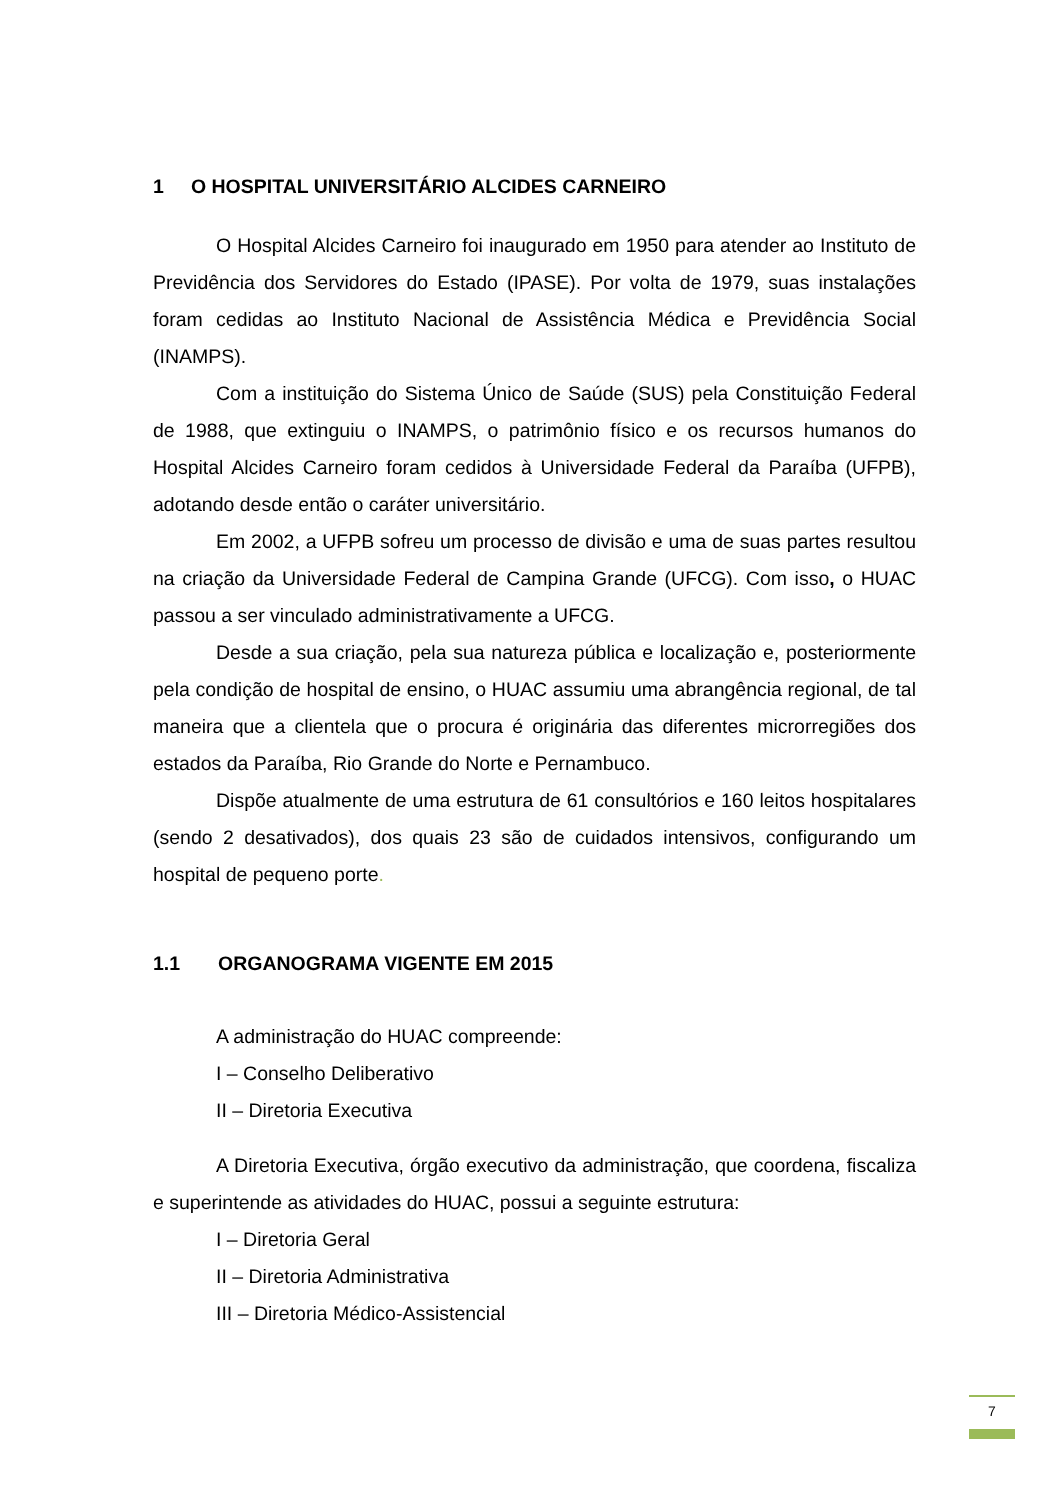1 O HOSPITAL UNIVERSITÁRIO ALCIDES CARNEIRO
O Hospital Alcides Carneiro foi inaugurado em 1950 para atender ao Instituto de Previdência dos Servidores do Estado (IPASE). Por volta de 1979, suas instalações foram cedidas ao Instituto Nacional de Assistência Médica e Previdência Social (INAMPS).
Com a instituição do Sistema Único de Saúde (SUS) pela Constituição Federal de 1988, que extinguiu o INAMPS, o patrimônio físico e os recursos humanos do Hospital Alcides Carneiro foram cedidos à Universidade Federal da Paraíba (UFPB), adotando desde então o caráter universitário.
Em 2002, a UFPB sofreu um processo de divisão e uma de suas partes resultou na criação da Universidade Federal de Campina Grande (UFCG). Com isso, o HUAC passou a ser vinculado administrativamente a UFCG.
Desde a sua criação, pela sua natureza pública e localização e, posteriormente pela condição de hospital de ensino, o HUAC assumiu uma abrangência regional, de tal maneira que a clientela que o procura é originária das diferentes microrregiões dos estados da Paraíba, Rio Grande do Norte e Pernambuco.
Dispõe atualmente de uma estrutura de 61 consultórios e 160 leitos hospitalares (sendo 2 desativados), dos quais 23 são de cuidados intensivos, configurando um hospital de pequeno porte.
1.1 ORGANOGRAMA VIGENTE EM 2015
A administração do HUAC compreende:
I – Conselho Deliberativo
II – Diretoria Executiva
A Diretoria Executiva, órgão executivo da administração, que coordena, fiscaliza e superintende as atividades do HUAC, possui a seguinte estrutura:
I – Diretoria Geral
II – Diretoria Administrativa
III – Diretoria Médico-Assistencial
7